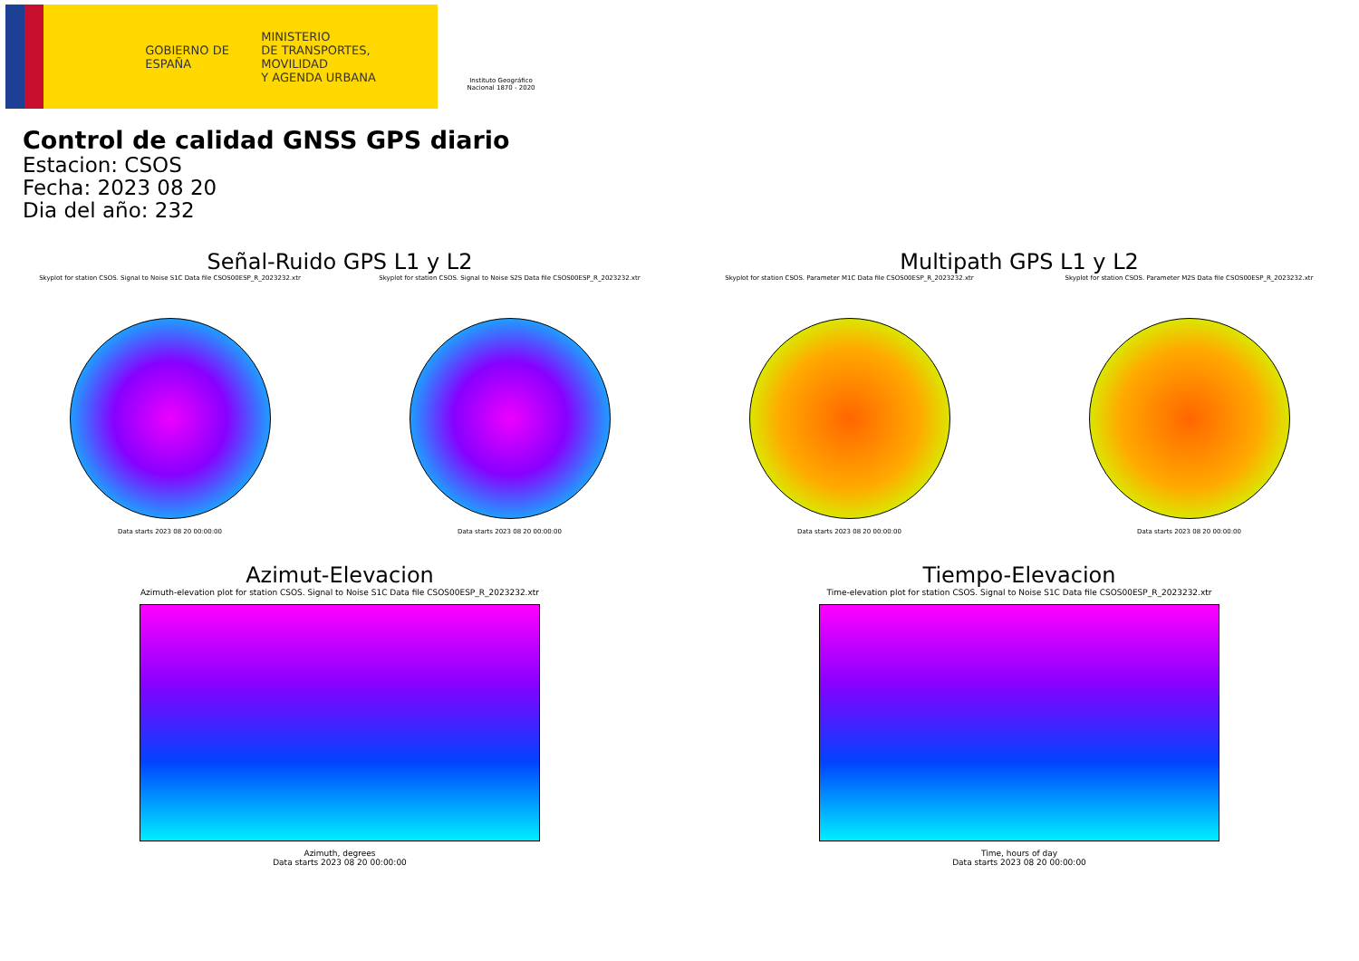GOBIERNO DE ESPAÑA
MINISTERIO
DE TRANSPORTES, MOVILIDAD
Y AGENDA URBANA
Instituto Geográfico Nacional 1870 - 2020
Control de calidad GNSS GPS diario
Estacion: CSOS
Fecha: 2023 08 20
Dia del año: 232
Señal-Ruido GPS L1 y L2
Skyplot for station CSOS. Signal to Noise S1C Data file CSOS00ESP_R_2023232.xtr
Data starts 2023 08 20 00:00:00
Skyplot for station CSOS. Signal to Noise S2S Data file CSOS00ESP_R_2023232.xtr
Data starts 2023 08 20 00:00:00
Multipath GPS L1 y L2
Skyplot for station CSOS. Parameter M1C Data file CSOS00ESP_R_2023232.xtr
Data starts 2023 08 20 00:00:00
Skyplot for station CSOS. Parameter M2S Data file CSOS00ESP_R_2023232.xtr
Data starts 2023 08 20 00:00:00
Azimut-Elevacion
Azimuth-elevation plot for station CSOS. Signal to Noise S1C Data file CSOS00ESP_R_2023232.xtr
Azimuth, degrees
Data starts 2023 08 20 00:00:00
Tiempo-Elevacion
Time-elevation plot for station CSOS. Signal to Noise S1C Data file CSOS00ESP_R_2023232.xtr
Time, hours of day
Data starts 2023 08 20 00:00:00